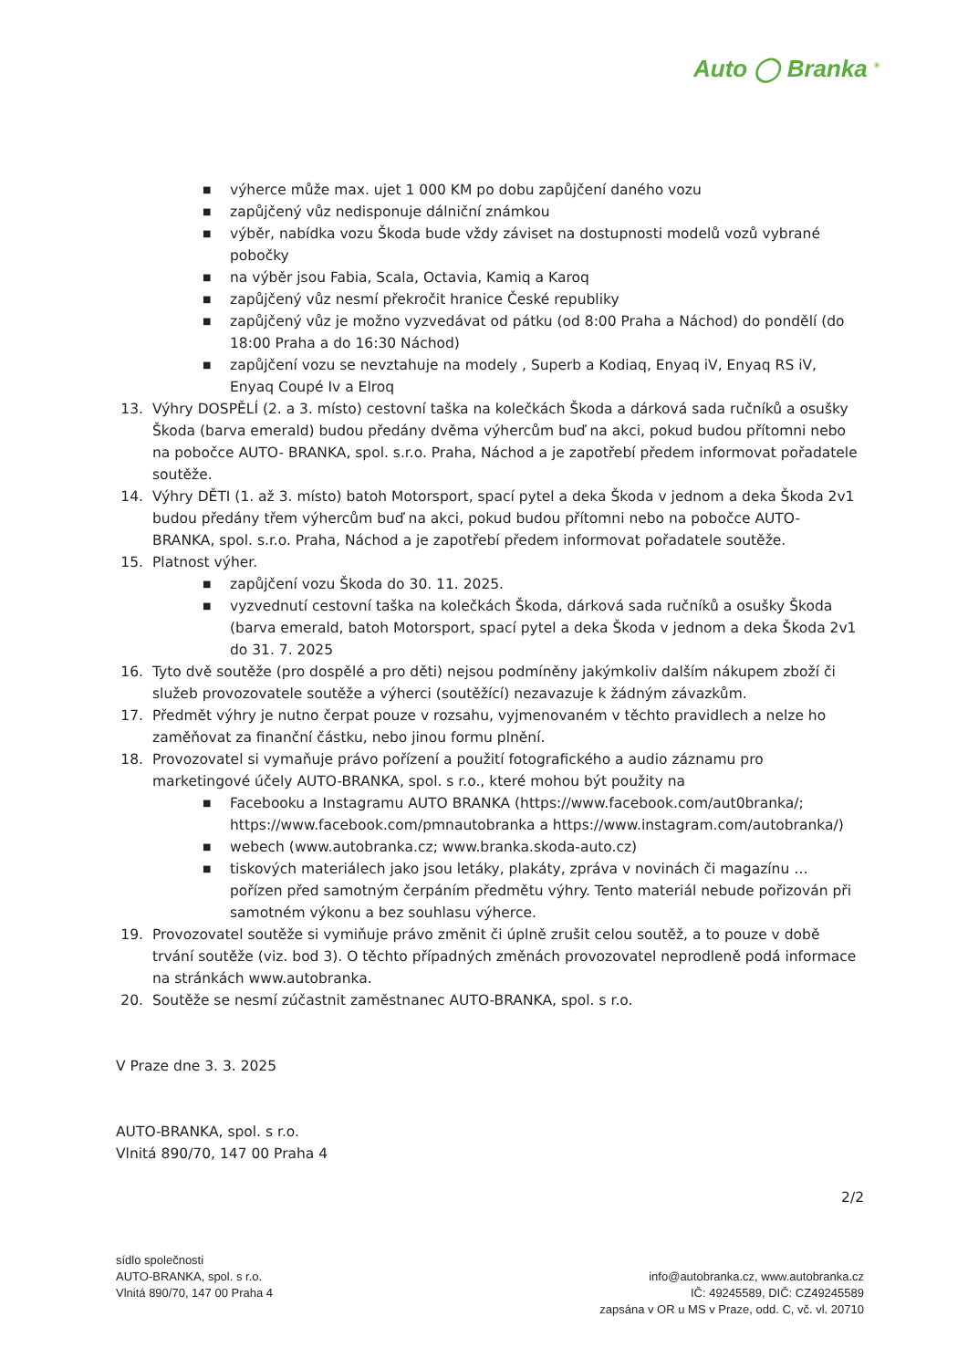Auto ◯ Branka <sup>®</sup>
■ výherce může max. ujet 1 000 KM po dobu zapůjčení daného vozu
■ zapůjčený vůz nedisponuje dálniční známkou
■ výběr, nabídka vozu Škoda bude vždy záviset na dostupnosti modelů vozů vybrané pobočky
■ na výběr jsou Fabia, Scala, Octavia, Kamiq a Karoq
■ zapůjčený vůz nesmí překročit hranice České republiky
■ zapůjčený vůz je možno vyzvedávat od pátku (od 8:00 Praha a Náchod) do pondělí (do 18:00 Praha a do 16:30 Náchod)
■ zapůjčení vozu se nevztahuje na modely , Superb a Kodiaq, Enyaq iV, Enyaq RS iV, Enyaq Coupé Iv a Elroq
13. Výhry DOSPĚLÍ (2. a 3. místo) cestovní taška na kolečkách Škoda a dárková sada ručníků a osušky Škoda (barva emerald) budou předány dvěma výhercům buď na akci, pokud budou přítomni nebo na pobočce AUTO- BRANKA, spol. s.r.o. Praha, Náchod a je zapotřebí předem informovat pořadatele soutěže.
14. Výhry DĚTI (1. až 3. místo) batoh Motorsport, spací pytel a deka Škoda v jednom a deka Škoda 2v1 budou předány třem výhercům buď na akci, pokud budou přítomni nebo na pobočce AUTO- BRANKA, spol. s.r.o. Praha, Náchod a je zapotřebí předem informovat pořadatele soutěže.
15. Platnost výher.
■ zapůjčení vozu Škoda do 30. 11. 2025.
■ vyzvednutí cestovní taška na kolečkách Škoda, dárková sada ručníků a osušky Škoda (barva emerald, batoh Motorsport, spací pytel a deka Škoda v jednom a deka Škoda 2v1 do 31. 7. 2025
16. Tyto dvě soutěže (pro dospělé a pro děti) nejsou podmíněny jakýmkoliv dalším nákupem zboží či služeb provozovatele soutěže a výherci (soutěžící) nezavazuje k žádným závazkům.
17. Předmět výhry je nutno čerpat pouze v rozsahu, vyjmenovaném v těchto pravidlech a nelze ho zaměňovat za finanční částku, nebo jinou formu plnění.
18. Provozovatel si vymaňuje právo pořízení a použití fotografického a audio záznamu pro marketingové účely AUTO-BRANKA, spol. s r.o., které mohou být použity na
■ Facebooku a Instagramu AUTO BRANKA (https://www.facebook.com/aut0branka/; https://www.facebook.com/pmnautobranka a https://www.instagram.com/autobranka/)
■ webech (www.autobranka.cz; www.branka.skoda-auto.cz)
■ tiskových materiálech jako jsou letáky, plakáty, zpráva v novinách či magazínu … pořízen před samotným čerpáním předmětu výhry. Tento materiál nebude pořizován při samotném výkonu a bez souhlasu výherce.
19. Provozovatel soutěže si vymiňuje právo změnit či úplně zrušit celou soutěž, a to pouze v době trvání soutěže (viz. bod 3). O těchto případných změnách provozovatel neprodleně podá informace na stránkách www.autobranka.
20. Soutěže se nesmí zúčastnit zaměstnanec AUTO-BRANKA, spol. s r.o.
V Praze dne 3. 3. 2025
AUTO-BRANKA, spol. s r.o.
Vlnitá 890/70, 147 00 Praha 4
2/2
sídlo společnosti
AUTO-BRANKA, spol. s r.o.
Vlnitá 890/70, 147 00 Praha 4
info@autobranka.cz, www.autobranka.cz
IČ: 49245589, DIČ: CZ49245589
zapsána v OR u MS v Praze, odd. C, vč. vl. 20710